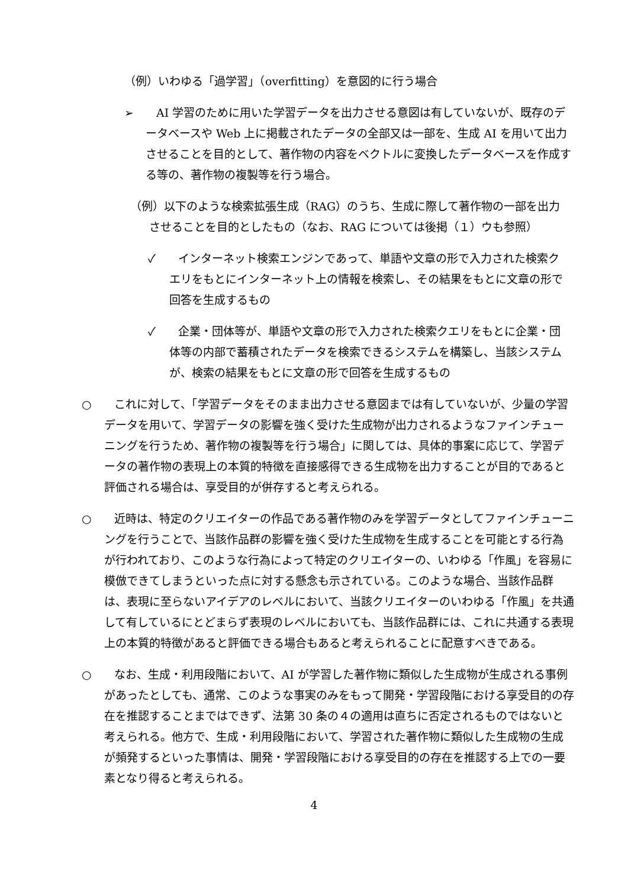（例）いわゆる「過学習」（overfitting）を意図的に行う場合
➢　　AI 学習のために用いた学習データを出力させる意図は有していないが、既存のデータベースや Web 上に掲載されたデータの全部又は一部を、生成 AI を用いて出力させることを目的として、著作物の内容をベクトルに変換したデータベースを作成する等の、著作物の複製等を行う場合。
（例）以下のような検索拡張生成（RAG）のうち、生成に際して著作物の一部を出力させることを目的としたもの（なお、RAG については後掲（１）ウも参照）
✓　　インターネット検索エンジンであって、単語や文章の形で入力された検索クエリをもとにインターネット上の情報を検索し、その結果をもとに文章の形で回答を生成するもの
✓　　企業・団体等が、単語や文章の形で入力された検索クエリをもとに企業・団体等の内部で蓄積されたデータを検索できるシステムを構築し、当該システムが、検索の結果をもとに文章の形で回答を生成するもの
○　　これに対して、「学習データをそのまま出力させる意図までは有していないが、少量の学習データを用いて、学習データの影響を強く受けた生成物が出力されるようなファインチューニングを行うため、著作物の複製等を行う場合」に関しては、具体的事案に応じて、学習データの著作物の表現上の本質的特徴を直接感得できる生成物を出力することが目的であると評価される場合は、享受目的が併存すると考えられる。
○　　近時は、特定のクリエイターの作品である著作物のみを学習データとしてファインチューニングを行うことで、当該作品群の影響を強く受けた生成物を生成することを可能とする行為が行われており、このような行為によって特定のクリエイターの、いわゆる「作風」を容易に模倣できてしまうといった点に対する懸念も示されている。このような場合、当該作品群は、表現に至らないアイデアのレベルにおいて、当該クリエイターのいわゆる「作風」を共通して有しているにとどまらず表現のレベルにおいても、当該作品群には、これに共通する表現上の本質的特徴があると評価できる場合もあると考えられることに配意すべきである。
○　　なお、生成・利用段階において、AI が学習した著作物に類似した生成物が生成される事例があったとしても、通常、このような事実のみをもって開発・学習段階における享受目的の存在を推認することまではできず、法第 30 条の４の適用は直ちに否定されるものではないと考えられる。他方で、生成・利用段階において、学習された著作物に類似した生成物の生成が頻発するといった事情は、開発・学習段階における享受目的の存在を推認する上での一要素となり得ると考えられる。
4